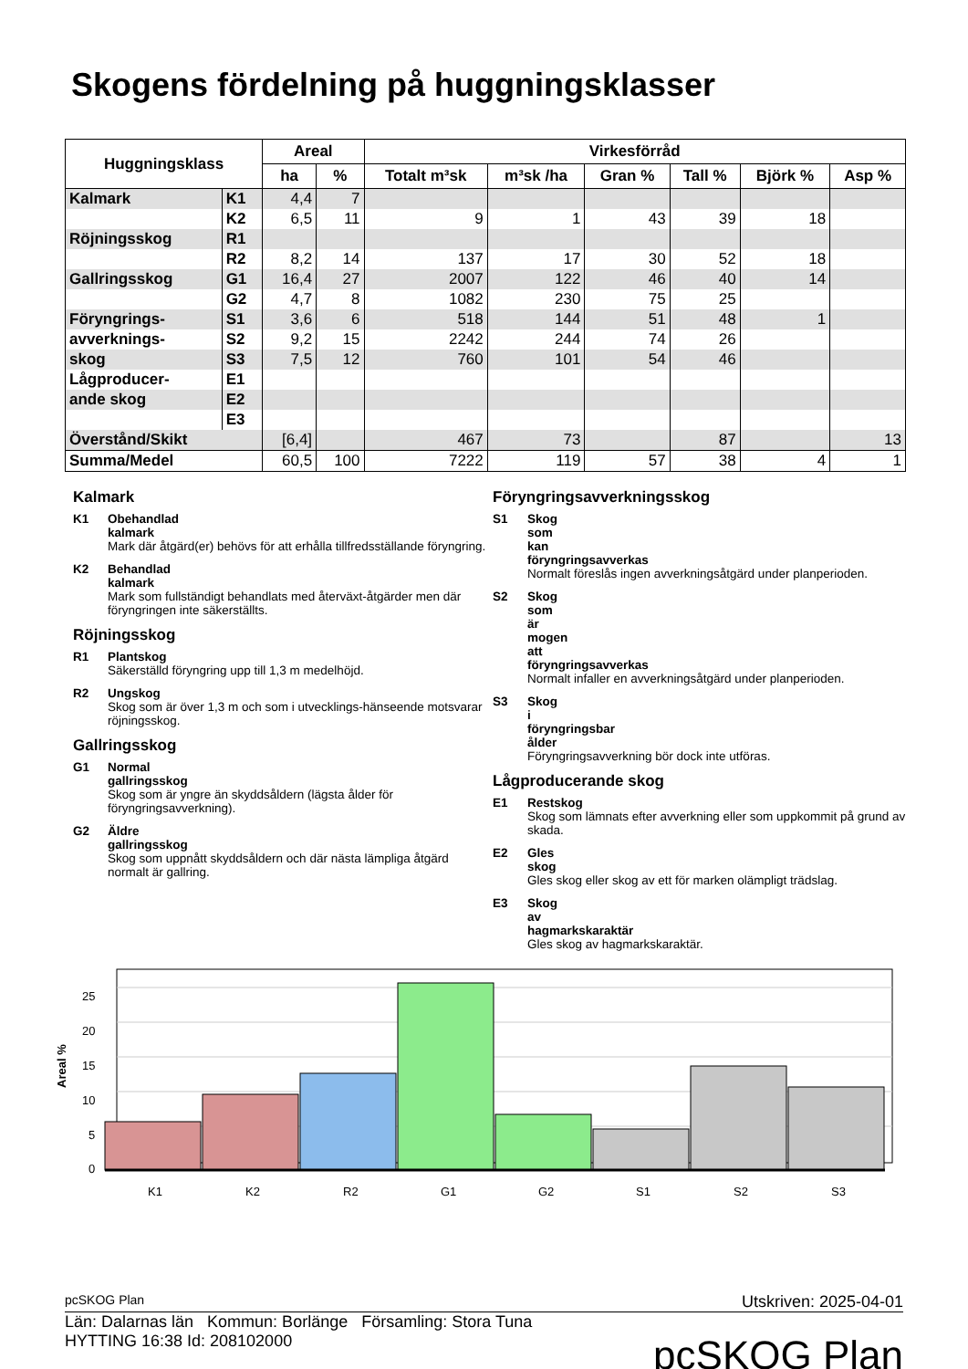Skogens fördelning på huggningsklasser
| Huggningsklass | | Areal | | Virkesförråd | | | | | |
| --- | --- | --- | --- | --- | --- | --- | --- | --- | --- |
| | | ha | % | Totalt m³sk | m³sk /ha | Gran % | Tall % | Björk % | Asp % |
| Kalmark | K1 | 4,4 | 7 | | | | | | |
| | K2 | 6,5 | 11 | 9 | 1 | 43 | 39 | 18 | |
| Röjningsskog | R1 | | | | | | | | |
| | R2 | 8,2 | 14 | 137 | 17 | 30 | 52 | 18 | |
| Gallringsskog | G1 | 16,4 | 27 | 2007 | 122 | 46 | 40 | 14 | |
| | G2 | 4,7 | 8 | 1082 | 230 | 75 | 25 | | |
| Föryngrings- | S1 | 3,6 | 6 | 518 | 144 | 51 | 48 | 1 | |
| avverknings- | S2 | 9,2 | 15 | 2242 | 244 | 74 | 26 | | |
| skog | S3 | 7,5 | 12 | 760 | 101 | 54 | 46 | | |
| Lågproducer- | E1 | | | | | | | | |
| ande skog | E2 | | | | | | | | |
| | E3 | | | | | | | | |
| Överstånd/Skikt | | [6,4] | | 467 | 73 | | 87 | | 13 |
| Summa/Medel | | 60,5 | 100 | 7222 | 119 | 57 | 38 | 4 | 1 |
Kalmark
K1 Obehandlad kalmark
Mark där åtgärd(er) behövs för att erhålla tillfredsställande föryngring.
K2 Behandlad kalmark
Mark som fullständigt behandlats med återväxt-åtgärder men där föryngringen inte säkerställts.
Röjningsskog
R1 Plantskog
Säkerställd föryngring upp till 1,3 m medelhöjd.
R2 Ungskog
Skog som är över 1,3 m och som i utvecklings-hänseende motsvarar röjningsskog.
Gallringsskog
G1 Normal gallringsskog
Skog som är yngre än skyddsåldern (lägsta ålder för föryngringsavverkning).
G2 Äldre gallringsskog
Skog som uppnått skyddsåldern och där nästa lämpliga åtgärd normalt är gallring.
Föryngringsavverkningsskog
S1 Skog som kan föryngringsavverkas
Normalt föreslås ingen avverkningsåtgärd under planperioden.
S2 Skog som är mogen att föryngringsavverkas
Normalt infaller en avverkningsåtgärd under planperioden.
S3 Skog i föryngringsbar ålder
Föryngringsavverkning bör dock inte utföras.
Lågproducerande skog
E1 Restskog
Skog som lämnats efter avverkning eller som uppkommit på grund av skada.
E2 Gles skog
Gles skog eller skog av ett för marken olämpligt trädslag.
E3 Skog av hagmarkskaraktär
Gles skog av hagmarkskaraktär.
Areal %
25
20
15
10
5
0
K1
K2
R2
G1
G2
S1
S2
S3
pcSKOG Plan Utskriven: 2025-04-01
Län: Dalarnas län Kommun: Borlänge Församling: Stora Tuna
HYTTING 16:38 Id: 208102000
pcSKOG Plan